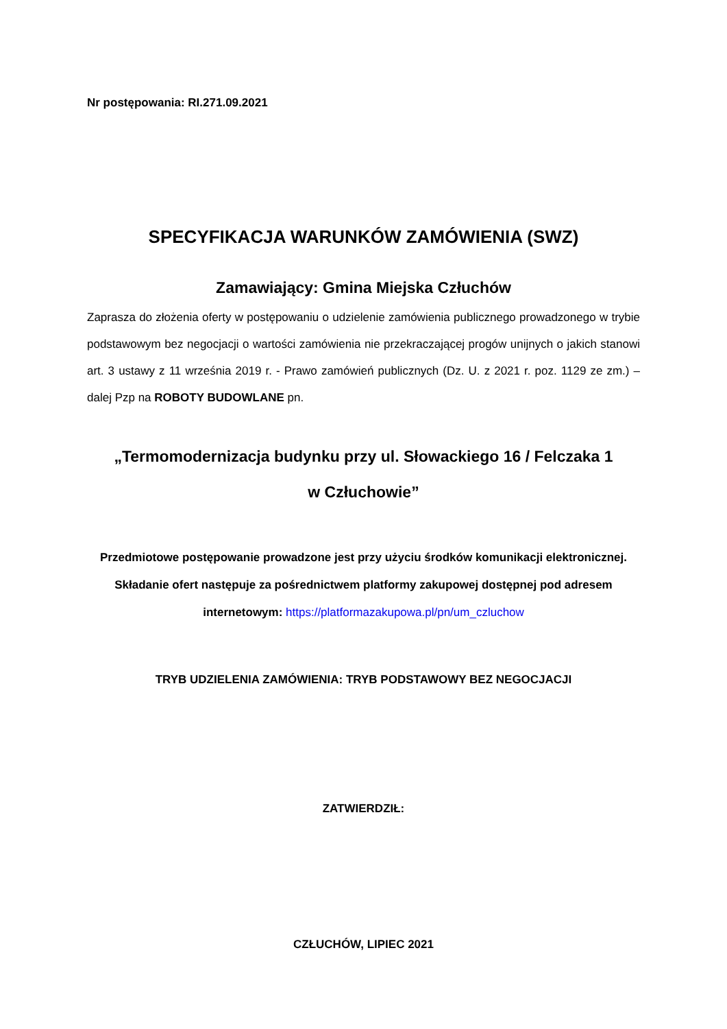Nr postępowania: RI.271.09.2021
SPECYFIKACJA WARUNKÓW ZAMÓWIENIA (SWZ)
Zamawiający: Gmina Miejska Człuchów
Zaprasza do złożenia oferty w postępowaniu o udzielenie zamówienia publicznego prowadzonego w trybie podstawowym bez negocjacji o wartości zamówienia nie przekraczającej progów unijnych o jakich stanowi art. 3 ustawy z 11 września 2019 r. - Prawo zamówień publicznych (Dz. U. z 2021 r. poz. 1129 ze zm.) – dalej Pzp na ROBOTY BUDOWLANE pn.
„Termomodernizacja budynku przy ul. Słowackiego 16 / Felczaka 1
w Człuchowie”
Przedmiotowe postępowanie prowadzone jest przy użyciu środków komunikacji elektronicznej. Składanie ofert następuje za pośrednictwem platformy zakupowej dostępnej pod adresem internetowym: https://platformazakupowa.pl/pn/um_czluchow
TRYB UDZIELENIA ZAMÓWIENIA: TRYB PODSTAWOWY BEZ NEGOCJACJI
ZATWIERDZIŁ:
CZŁUCHÓW, LIPIEC 2021